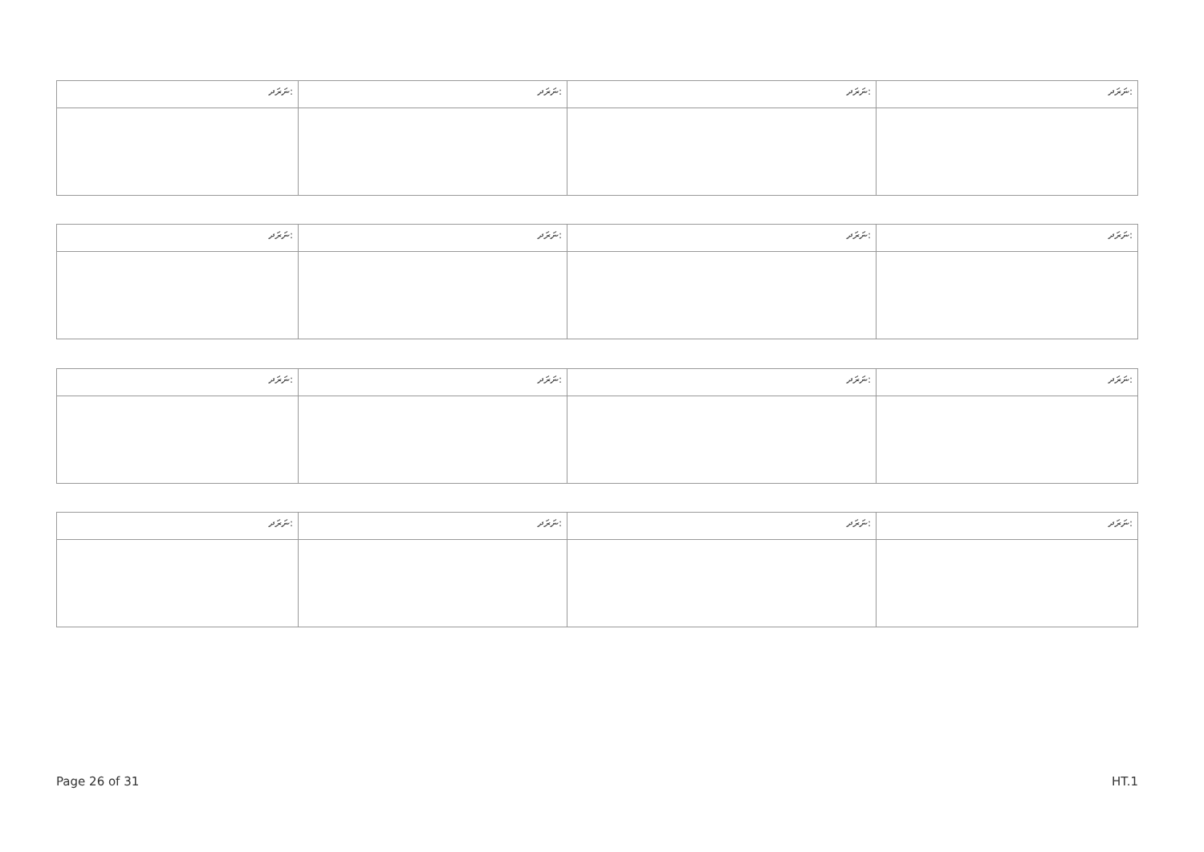| ނަރަދ: | ނަރަދ: | ނަރަދ: | ނަރަދ: |
| ނަރަދ: | ނަރަދ: | ނަރަދ: | ނަރަދ: |
| ނަރަދ: | ނަރަދ: | ނަރަދ: | ނަރަދ: |
| ނަރަދ: | ނަރަދ: | ނަރަދ: | ނަރަދ: |
Page 26 of 31 HT.1